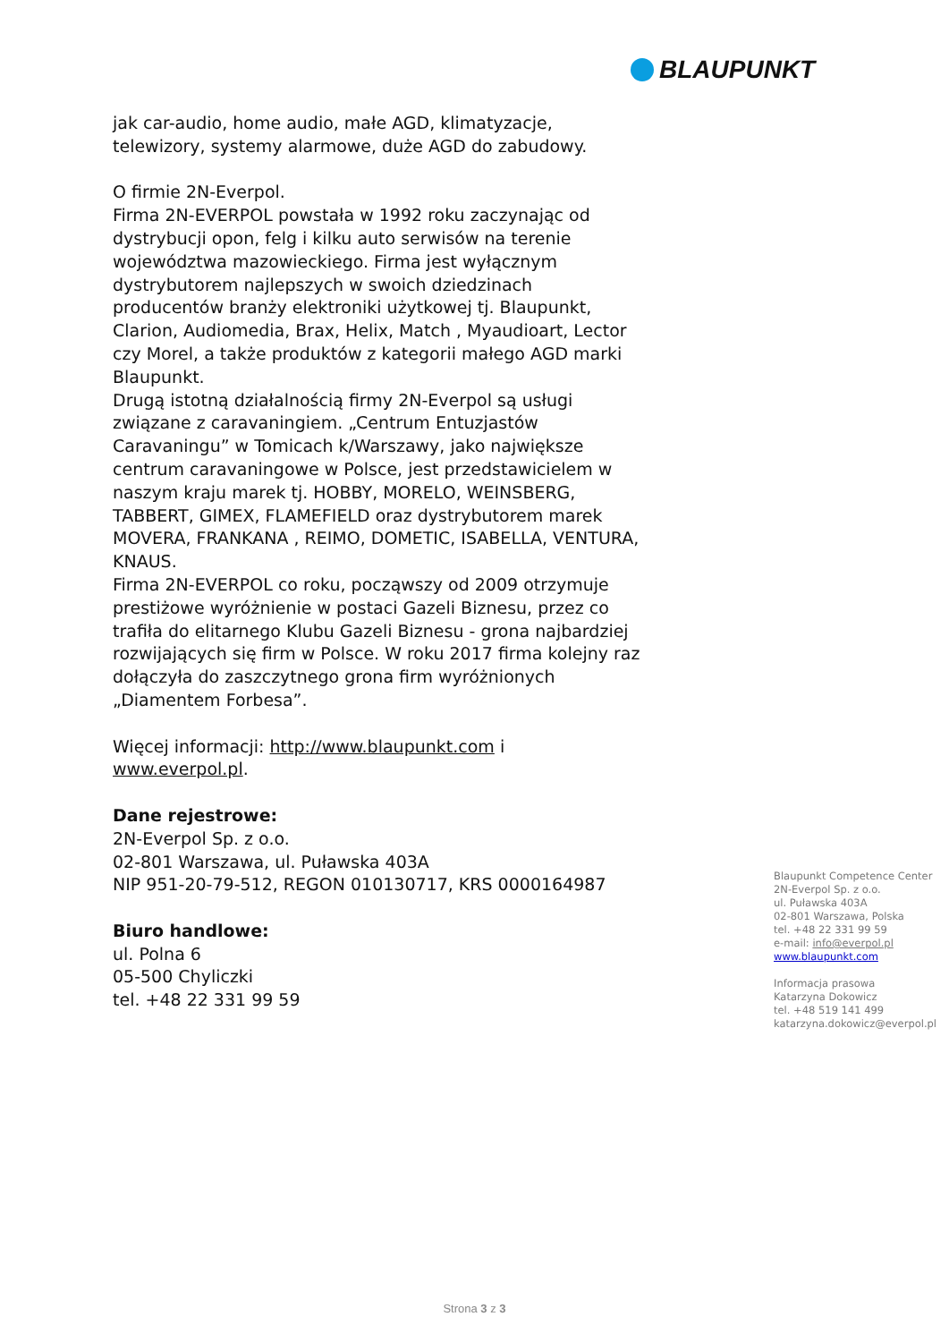BLAUPUNKT
jak car-audio, home audio, małe AGD, klimatyzacje, telewizory, systemy alarmowe, duże AGD do zabudowy.
O firmie 2N-Everpol.
Firma 2N-EVERPOL powstała w 1992 roku zaczynając od dystrybucji opon, felg i kilku auto serwisów na terenie województwa mazowieckiego. Firma jest wyłącznym dystrybutorem najlepszych w swoich dziedzinach producentów branży elektroniki użytkowej tj. Blaupunkt, Clarion, Audiomedia, Brax, Helix, Match , Myaudioart, Lector czy Morel, a także produktów z kategorii małego AGD marki Blaupunkt.
Drugą istotną działalnością firmy 2N-Everpol są usługi związane z caravaningiem. „Centrum Entuzjastów Caravaningu” w Tomicach k/Warszawy, jako największe centrum caravaningowe w Polsce, jest przedstawicielem w naszym kraju marek tj. HOBBY, MORELO, WEINSBERG, TABBERT, GIMEX, FLAMEFIELD oraz dystrybutorem marek MOVERA, FRANKANA , REIMO, DOMETIC, ISABELLA, VENTURA, KNAUS.
Firma 2N-EVERPOL co roku, począwszy od 2009 otrzymuje prestiżowe wyróżnienie w postaci Gazeli Biznesu, przez co trafiła do elitarnego Klubu Gazeli Biznesu - grona najbardziej rozwijających się firm w Polsce. W roku 2017 firma kolejny raz dołączyła do zaszczytnego grona firm wyróżnionych „Diamentem Forbesa”.
Więcej informacji: http://www.blaupunkt.com i www.everpol.pl.
Dane rejestrowe:
2N-Everpol Sp. z o.o.
02-801 Warszawa, ul. Puławska 403A
NIP 951-20-79-512, REGON 010130717, KRS 0000164987
Biuro handlowe:
ul. Polna 6
05-500 Chyliczki
tel. +48 22 331 99 59
Blaupunkt Competence Center
2N-Everpol Sp. z o.o.
ul. Puławska 403A
02-801 Warszawa, Polska
tel. +48 22 331 99 59
e-mail: info@everpol.pl
www.blaupunkt.com
Informacja prasowa
Katarzyna Dokowicz
tel. +48 519 141 499
katarzyna.dokowicz@everpol.pl
Strona 3 z 3